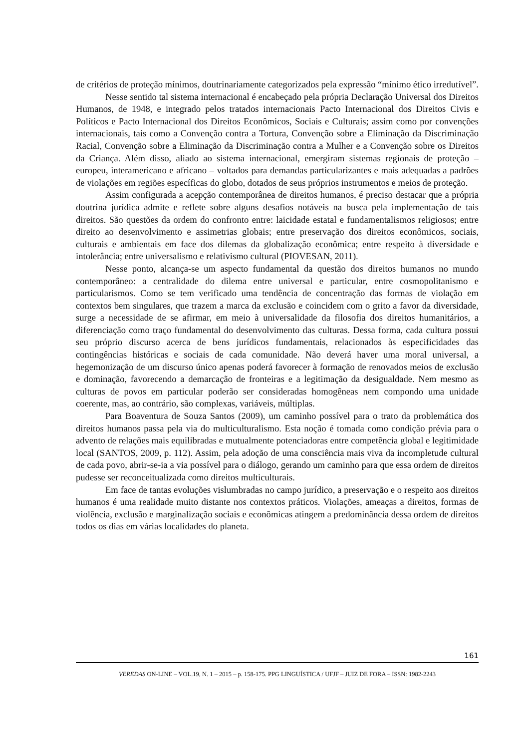de critérios de proteção mínimos, doutrinariamente categorizados pela expressão “mínimo ético irredutível”.
Nesse sentido tal sistema internacional é encabeçado pela própria Declaração Universal dos Direitos Humanos, de 1948, e integrado pelos tratados internacionais Pacto Internacional dos Direitos Civis e Políticos e Pacto Internacional dos Direitos Econômicos, Sociais e Culturais; assim como por convenções internacionais, tais como a Convenção contra a Tortura, Convenção sobre a Eliminação da Discriminação Racial, Convenção sobre a Eliminação da Discriminação contra a Mulher e a Convenção sobre os Direitos da Criança. Além disso, aliado ao sistema internacional, emergiram sistemas regionais de proteção – europeu, interamericano e africano – voltados para demandas particularizantes e mais adequadas a padrões de violações em regiões específicas do globo, dotados de seus próprios instrumentos e meios de proteção.
Assim configurada a acepção contemporânea de direitos humanos, é preciso destacar que a própria doutrina jurídica admite e reflete sobre alguns desafios notáveis na busca pela implementação de tais direitos. São questões da ordem do confronto entre: laicidade estatal e fundamentalismos religiosos; entre direito ao desenvolvimento e assimetrias globais; entre preservação dos direitos econômicos, sociais, culturais e ambientais em face dos dilemas da globalização econômica; entre respeito à diversidade e intolerância; entre universalismo e relativismo cultural (PIOVESAN, 2011).
Nesse ponto, alcança-se um aspecto fundamental da questão dos direitos humanos no mundo contemporâneo: a centralidade do dilema entre universal e particular, entre cosmopolitanismo e particularismos. Como se tem verificado uma tendência de concentração das formas de violação em contextos bem singulares, que trazem a marca da exclusão e coincidem com o grito a favor da diversidade, surge a necessidade de se afirmar, em meio à universalidade da filosofia dos direitos humanitários, a diferenciação como traço fundamental do desenvolvimento das culturas. Dessa forma, cada cultura possui seu próprio discurso acerca de bens jurídicos fundamentais, relacionados às especificidades das contingências históricas e sociais de cada comunidade. Não deverá haver uma moral universal, a hegemonização de um discurso único apenas poderá favorecer à formação de renovados meios de exclusão e dominação, favorecendo a demarcação de fronteiras e a legitimação da desigualdade. Nem mesmo as culturas de povos em particular poderão ser consideradas homogêneas nem compondo uma unidade coerente, mas, ao contrário, são complexas, variáveis, múltiplas.
Para Boaventura de Souza Santos (2009), um caminho possível para o trato da problemática dos direitos humanos passa pela via do multiculturalismo. Esta noção é tomada como condição prévia para o advento de relações mais equilibradas e mutualmente potenciadoras entre competência global e legitimidade local (SANTOS, 2009, p. 112). Assim, pela adoção de uma consciência mais viva da incompletude cultural de cada povo, abrir-se-ia a via possível para o diálogo, gerando um caminho para que essa ordem de direitos pudesse ser reconceitualizada como direitos multiculturais.
Em face de tantas evoluções vislumbradas no campo jurídico, a preservação e o respeito aos direitos humanos é uma realidade muito distante nos contextos práticos. Violações, ameaças a direitos, formas de violência, exclusão e marginalização sociais e econômicas atingem a predominância dessa ordem de direitos todos os dias em várias localidades do planeta.
161
VEREDAS ON-LINE – VOL.19, N. 1 – 2015 – p. 158-175. PPG LINGUÍSTICA / UFJF – JUIZ DE FORA – ISSN: 1982-2243